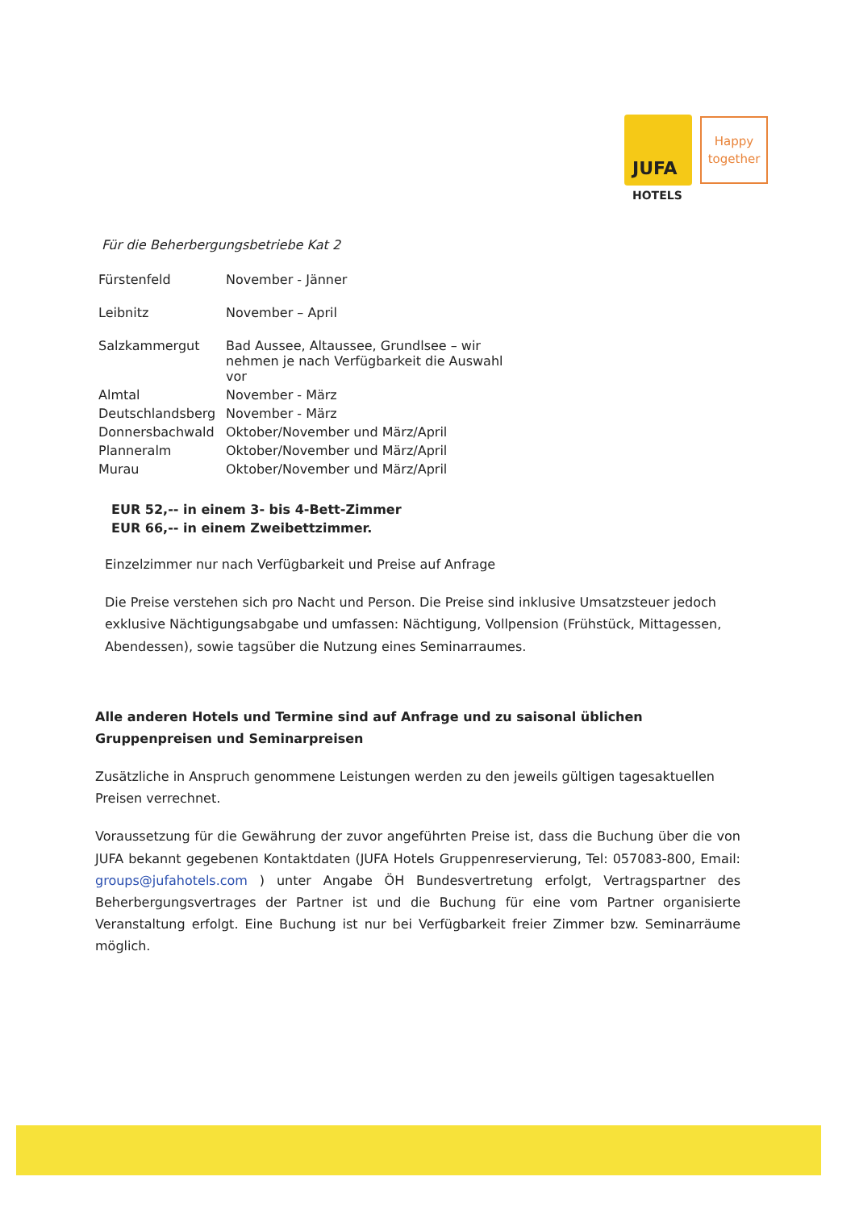JUFA
HOTELS
Happy together
Für die Beherbergungsbetriebe Kat 2
| Fürstenfeld | November - Jänner |
| Leibnitz | November – April |
| Salzkammergut | Bad Aussee, Altaussee, Grundlsee – wir nehmen je nach Verfügbarkeit die Auswahl vor |
| Almtal | November - März |
| Deutschlandsberg | November - März |
| Donnersbachwald | Oktober/November und März/April |
| Planneralm | Oktober/November und März/April |
| Murau | Oktober/November und März/April |
EUR 52,-- in einem 3- bis 4-Bett-Zimmer
EUR 66,-- in einem Zweibettzimmer.
Einzelzimmer nur nach Verfügbarkeit und Preise auf Anfrage
Die Preise verstehen sich pro Nacht und Person. Die Preise sind inklusive Umsatzsteuer jedoch exklusive Nächtigungsabgabe und umfassen: Nächtigung, Vollpension (Frühstück, Mittagessen, Abendessen), sowie tagsüber die Nutzung eines Seminarraumes.
Alle anderen Hotels und Termine sind auf Anfrage und zu saisonal üblichen Gruppenpreisen und Seminarpreisen
Zusätzliche in Anspruch genommene Leistungen werden zu den jeweils gültigen tagesaktuellen Preisen verrechnet.
Voraussetzung für die Gewährung der zuvor angeführten Preise ist, dass die Buchung über die von JUFA bekannt gegebenen Kontaktdaten (JUFA Hotels Gruppenreservierung, Tel: 057083-800, Email: groups@jufahotels.com ) unter Angabe ÖH Bundesvertretung erfolgt, Vertragspartner des Beherbergungsvertrages der Partner ist und die Buchung für eine vom Partner organisierte Veranstaltung erfolgt. Eine Buchung ist nur bei Verfügbarkeit freier Zimmer bzw. Seminarräume möglich.